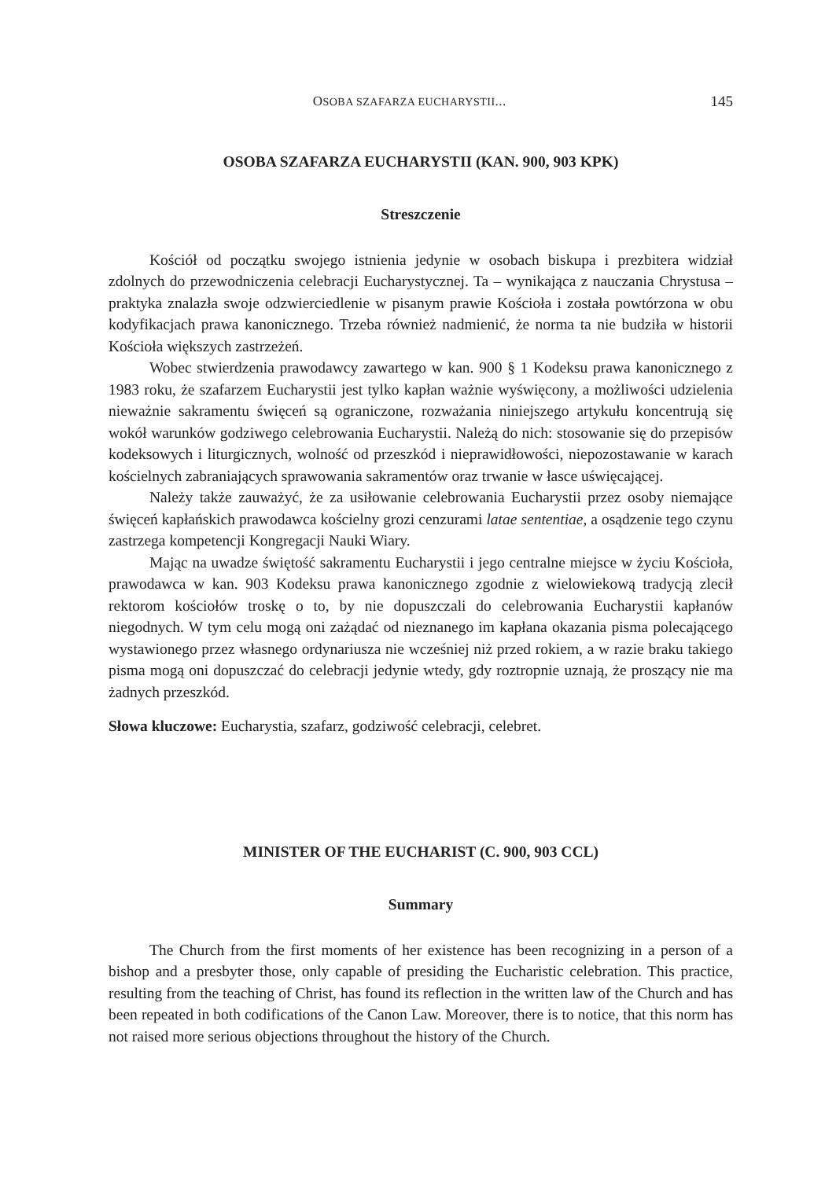OSOBA SZAFARZA EUCHARYSTII... 145
OSOBA SZAFARZA EUCHARYSTII (KAN. 900, 903 KPK)
Streszczenie
Kościół od początku swojego istnienia jedynie w osobach biskupa i prezbitera widział zdolnych do przewodniczenia celebracji Eucharystycznej. Ta – wynikająca z nauczania Chrystusa – praktyka znalazła swoje odzwierciedlenie w pisanym prawie Kościoła i została powtórzona w obu kodyfikacjach prawa kanonicznego. Trzeba również nadmienić, że norma ta nie budziła w historii Kościoła większych zastrzeżeń.
Wobec stwierdzenia prawodawcy zawartego w kan. 900 § 1 Kodeksu prawa kanonicznego z 1983 roku, że szafarzem Eucharystii jest tylko kapłan ważnie wyświęcony, a możliwości udzielenia nieważnie sakramentu święceń są ograniczone, rozważania niniejszego artykułu koncentrują się wokół warunków godziwego celebrowania Eucharystii. Należą do nich: stosowanie się do przepisów kodeksowych i liturgicznych, wolność od przeszkód i nieprawidłowości, niepozostawanie w karach kościelnych zabraniających sprawowania sakramentów oraz trwanie w łasce uświęcającej.
Należy także zauważyć, że za usiłowanie celebrowania Eucharystii przez osoby niemające święceń kapłańskich prawodawca kościelny grozi cenzurami latae sententiae, a osądzenie tego czynu zastrzega kompetencji Kongregacji Nauki Wiary.
Mając na uwadze świętość sakramentu Eucharystii i jego centralne miejsce w życiu Kościoła, prawodawca w kan. 903 Kodeksu prawa kanonicznego zgodnie z wielowiekową tradycją zlecił rektorom kościołów troskę o to, by nie dopuszczali do celebrowania Eucharystii kapłanów niegodnych. W tym celu mogą oni zażądać od nieznanego im kapłana okazania pisma polecającego wystawionego przez własnego ordynariusza nie wcześniej niż przed rokiem, a w razie braku takiego pisma mogą oni dopuszczać do celebracji jedynie wtedy, gdy roztropnie uznają, że proszący nie ma żadnych przeszkód.
Słowa kluczowe: Eucharystia, szafarz, godziwość celebracji, celebret.
MINISTER OF THE EUCHARIST (C. 900, 903 CCL)
Summary
The Church from the first moments of her existence has been recognizing in a person of a bishop and a presbyter those, only capable of presiding the Eucharistic celebration. This practice, resulting from the teaching of Christ, has found its reflection in the written law of the Church and has been repeated in both codifications of the Canon Law. Moreover, there is to notice, that this norm has not raised more serious objections throughout the history of the Church.